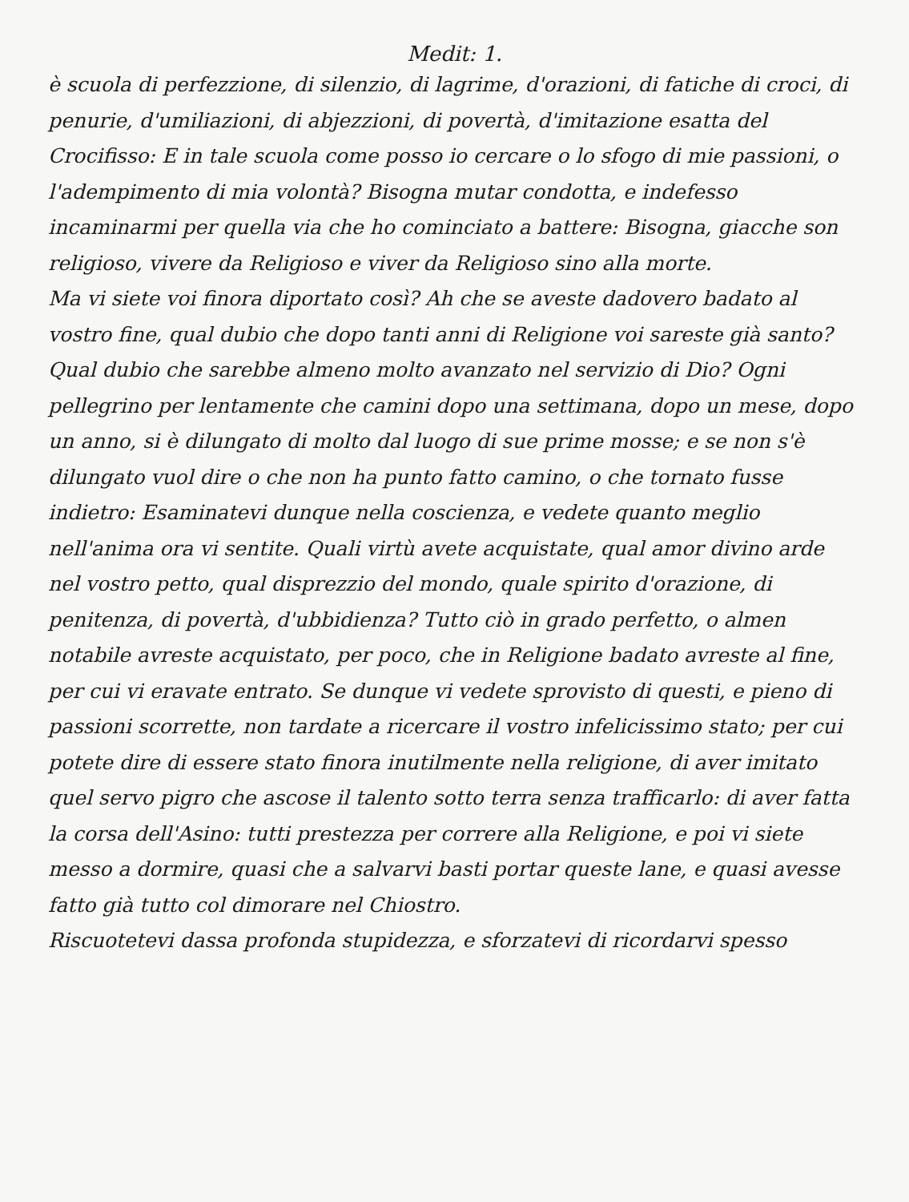Medit: 1.
è scuola di perfezzione, di silenzio, di lagrime, d'orazioni, di fatiche di croci, di penurie, d'umiliazioni, di abjezzioni, di povertà, d'imitazione esatta del Crocifisso: E in tale scuola come posso io cercare o lo sfogo di mie passioni, o l'adempimento di mia volontà? Bisogna mutar condotta, e indefesso incaminarmi per quella via che ho cominciato a battere: Bisogna, giacche son religioso, vivere da Religioso e viver da Religioso sino alla morte.
Ma vi siete voi finora diportato così? Ah che se aveste dadovero badato al vostro fine, qual dubio che dopo tanti anni di Religione voi sareste già santo? Qual dubio che sarebbe almeno molto avanzato nel servizio di Dio? Ogni pellegrino per lentamente che camini dopo una settimana, dopo un mese, dopo un anno, si è dilungato di molto dal luogo di sue prime mosse; e se non s'è dilungato vuol dire o che non ha punto fatto camino, o che tornato fusse indietro: Esaminatevi dunque nella coscienza, e vedete quanto meglio nell'anima ora vi sentite. Quali virtù avete acquistate, qual amor divino arde nel vostro petto, qual disprezzio del mondo, quale spirito d'orazione, di penitenza, di povertà, d'ubbidienza? Tutto ciò in grado perfetto, o almen notabile avreste acquistato, per poco, che in Religione badato avreste al fine, per cui vi eravate entrato. Se dunque vi vedete sprovisto di questi, e pieno di passioni scorrette, non tardate a ricercare il vostro infelicissimo stato; per cui potete dire di essere stato finora inutilmente nella religione, di aver imitato quel servo pigro che ascose il talento sotto terra senza trafficarlo: di aver fatta la corsa dell'Asino: tutti prestezza per correre alla Religione, e poi vi siete messo a dormire, quasi che a salvarvi basti portar queste lane, e quasi avesse fatto già tutto col dimorare nel Chiostro.
Riscuotetevi dassa profonda stupidezza, e sforzatevi di ricordarvi spesso